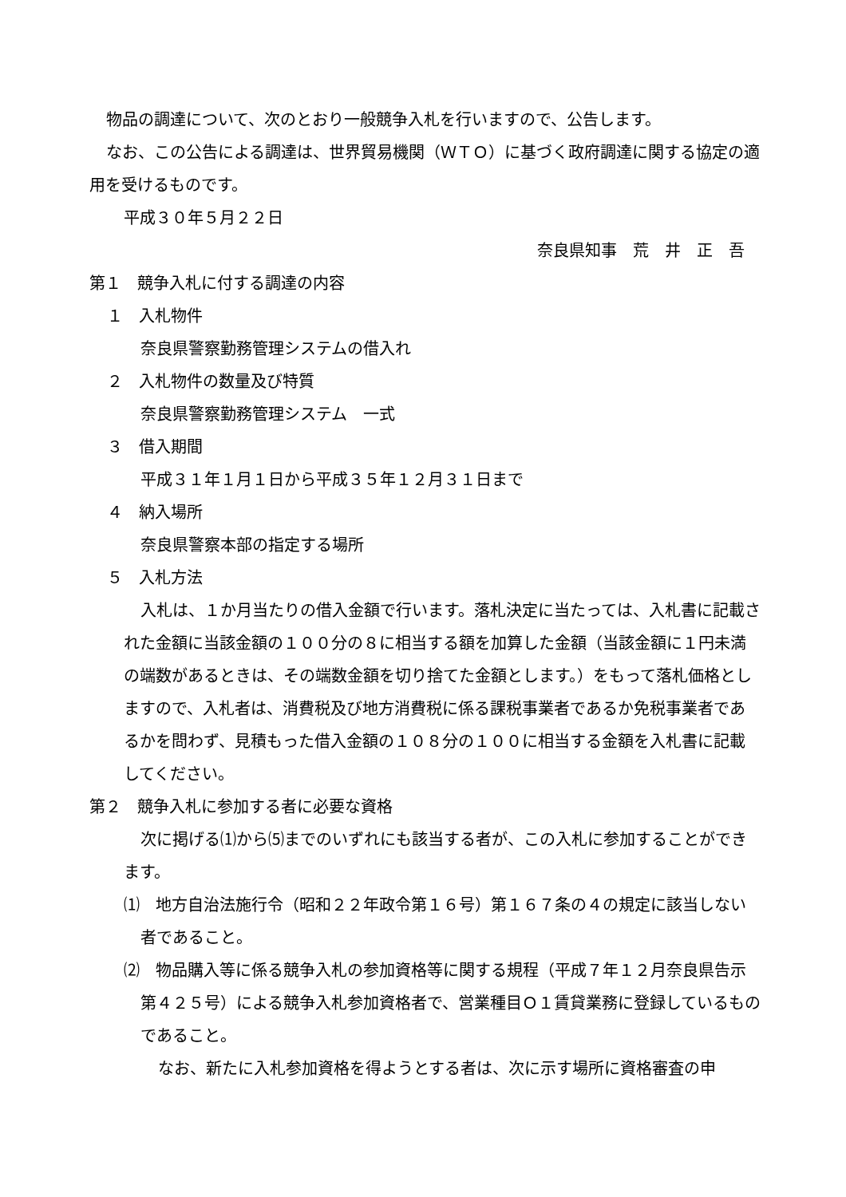物品の調達について、次のとおり一般競争入札を行いますので、公告します。
なお、この公告による調達は、世界貿易機関（ＷＴＯ）に基づく政府調達に関する協定の適用を受けるものです。
平成３０年５月２２日
奈良県知事　荒　井　正　吾
第１　競争入札に付する調達の内容
１　入札物件
奈良県警察勤務管理システムの借入れ
２　入札物件の数量及び特質
奈良県警察勤務管理システム　一式
３　借入期間
平成３１年１月１日から平成３５年１２月３１日まで
４　納入場所
奈良県警察本部の指定する場所
５　入札方法
入札は、１か月当たりの借入金額で行います。落札決定に当たっては、入札書に記載された金額に当該金額の１００分の８に相当する額を加算した金額（当該金額に１円未満の端数があるときは、その端数金額を切り捨てた金額とします。）をもって落札価格としますので、入札者は、消費税及び地方消費税に係る課税事業者であるか免税事業者であるかを問わず、見積もった借入金額の１０８分の１００に相当する金額を入札書に記載してください。
第２　競争入札に参加する者に必要な資格
次に掲げる⑴から⑸までのいずれにも該当する者が、この入札に参加することができます。
⑴　地方自治法施行令（昭和２２年政令第１６号）第１６７条の４の規定に該当しない者であること。
⑵　物品購入等に係る競争入札の参加資格等に関する規程（平成７年１２月奈良県告示第４２５号）による競争入札参加資格者で、営業種目Ｏ１賃貸業務に登録しているものであること。
なお、新たに入札参加資格を得ようとする者は、次に示す場所に資格審査の申